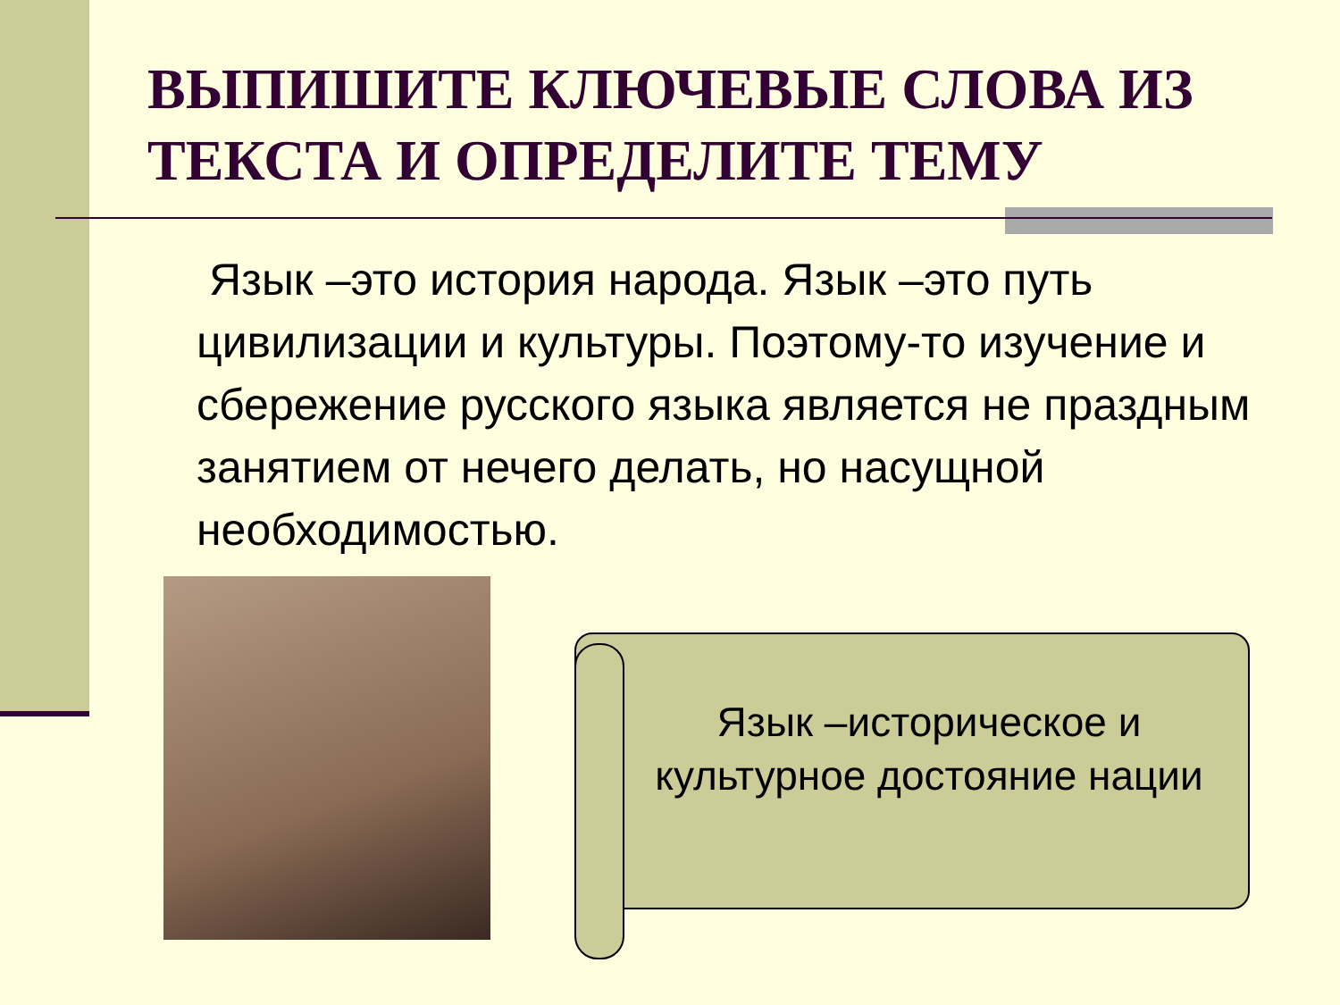ВЫПИШИТЕ КЛЮЧЕВЫЕ СЛОВА ИЗ ТЕКСТА И ОПРЕДЕЛИТЕ ТЕМУ
Язык –это история народа. Язык –это путь цивилизации и культуры. Поэтому-то изучение и сбережение русского языка является не праздным занятием от нечего делать, но насущной необходимостью.
Язык –историческое и культурное достояние нации